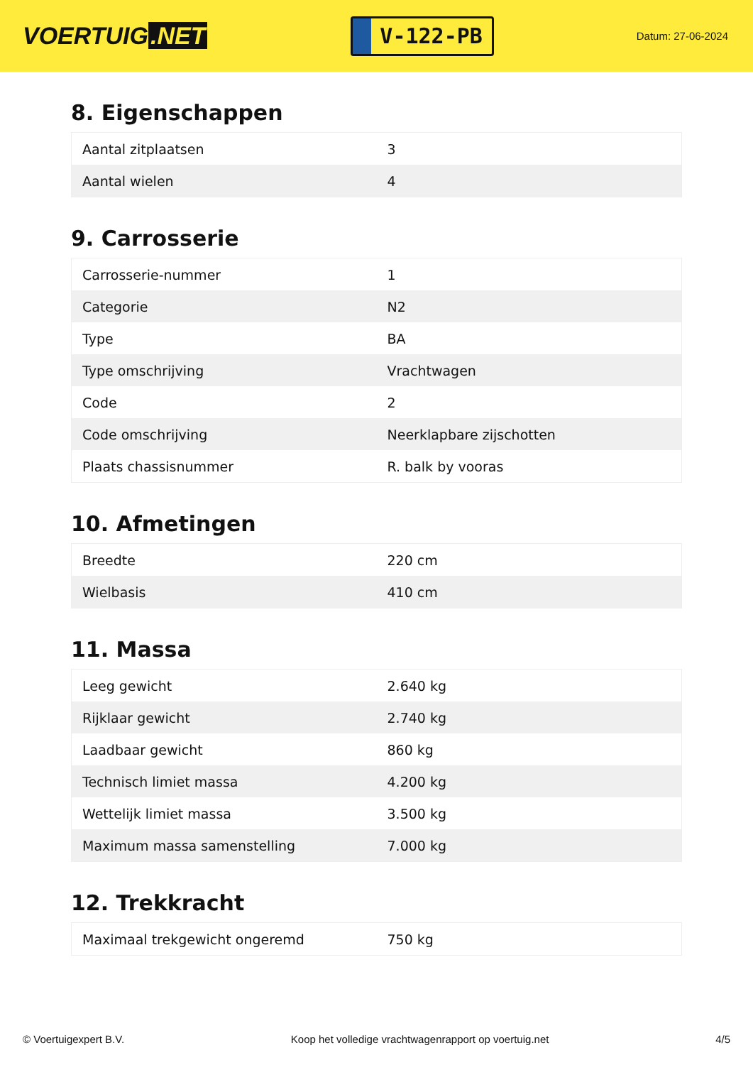VOERTUIG.NET
V-122-PB
Datum: 27-06-2024
8. Eigenschappen
| Aantal zitplaatsen | 3 |
| Aantal wielen | 4 |
9. Carrosserie
| Carrosserie-nummer | 1 |
| Categorie | N2 |
| Type | BA |
| Type omschrijving | Vrachtwagen |
| Code | 2 |
| Code omschrijving | Neerklapbare zijschotten |
| Plaats chassisnummer | R. balk by vooras |
10. Afmetingen
| Breedte | 220 cm |
| Wielbasis | 410 cm |
11. Massa
| Leeg gewicht | 2.640 kg |
| Rijklaar gewicht | 2.740 kg |
| Laadbaar gewicht | 860 kg |
| Technisch limiet massa | 4.200 kg |
| Wettelijk limiet massa | 3.500 kg |
| Maximum massa samenstelling | 7.000 kg |
12. Trekkracht
| Maximaal trekgewicht ongeremd | 750 kg |
© Voertuigexpert B.V. Koop het volledige vrachtwagenrapport op voertuig.net 4/5